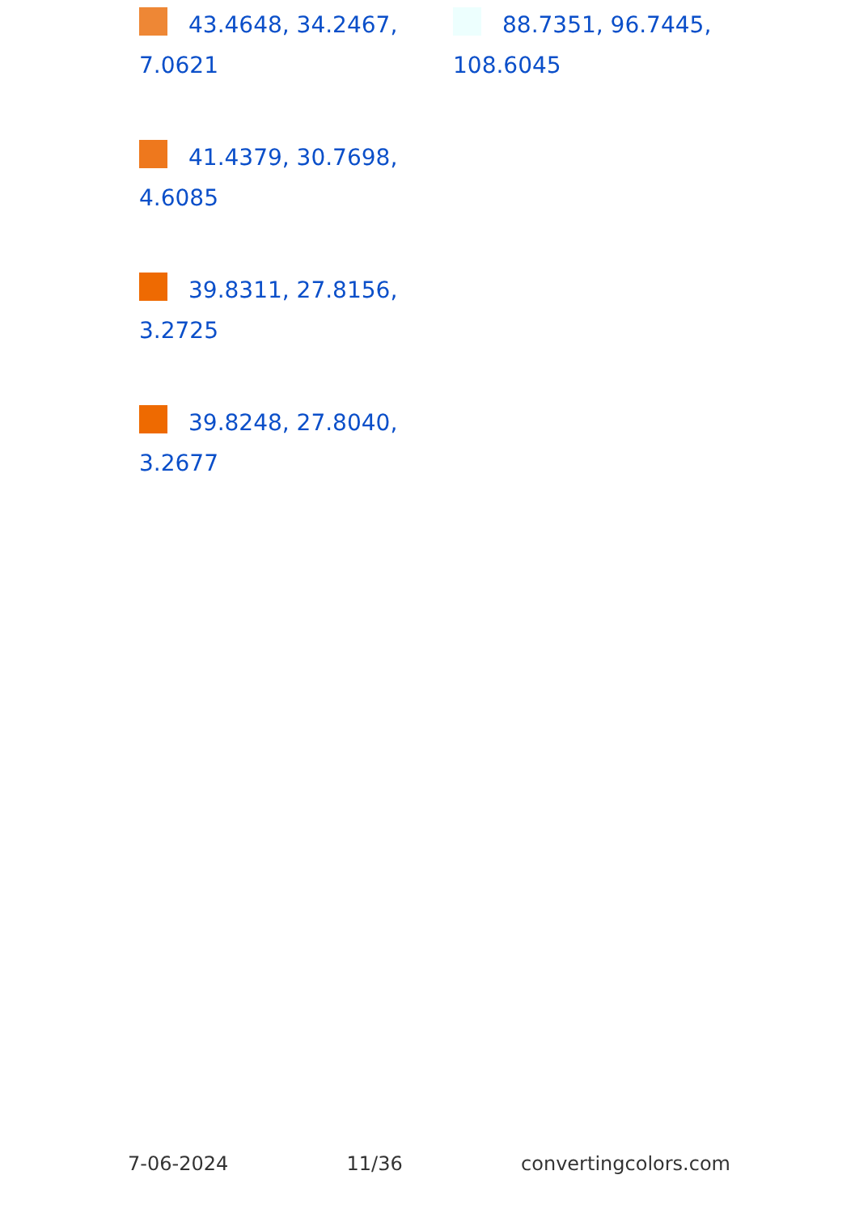43.4648, 34.2467, 7.0621
41.4379, 30.7698, 4.6085
39.8311, 27.8156, 3.2725
39.8248, 27.8040, 3.2677
88.7351, 96.7445, 108.6045
7-06-2024 11/36 convertingcolors.com